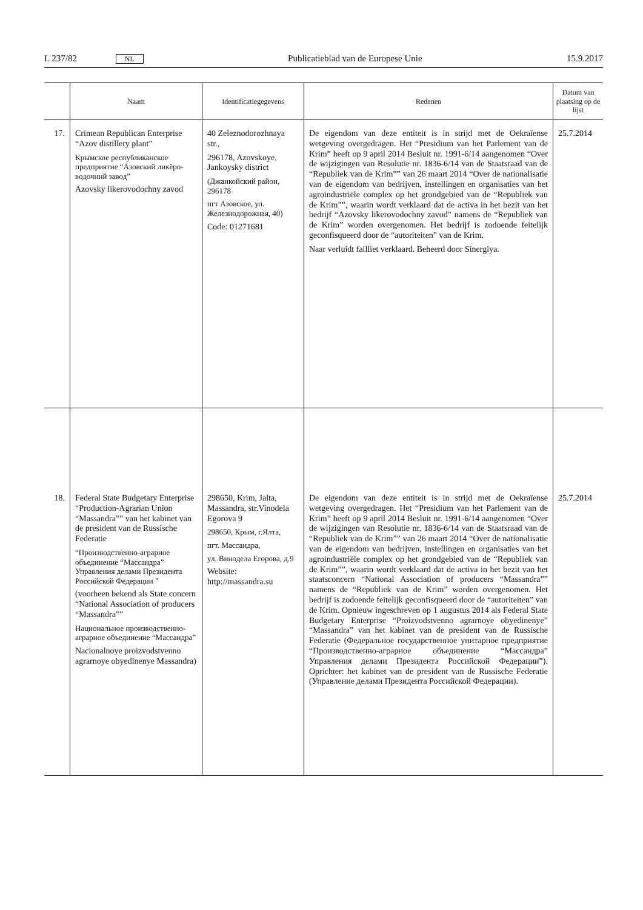L 237/82 NL Publicatieblad van de Europese Unie 15.9.2017
| | Naam | Identificatiegegevens | Redenen | Datum van plaatsing op de lijst |
| --- | --- | --- | --- | --- |
| 17. | Crimean Republican Enterprise “Azov distillery plant” Крымское республиканское предприятие “Азовский ликёро-водочннй завод” Azovsky likerovodochny zavod | 40 Zeleznodorozhnaya str., 296178, Azovskoye, Jankoysky district (Джанкойский район, 296178 пгт Азовское, ул. Железнодорожная, 40) Code: 01271681 | De eigendom van deze entiteit is in strijd met de Oekraïense wetgeving overgedragen. Het “Presidium van het Parlement van de Krim” heeft op 9 april 2014 Besluit nr. 1991-6/14 aangenomen “Over de wijzigingen van Resolutie nr. 1836-6/14 van de Staatsraad van de “Republiek van de Krim”” van 26 maart 2014 “Over de nationalisatie van de eigendom van bedrijven, instellingen en organisaties van het agroindustriële complex op het grondgebied van de “Republiek van de Krim””, waarin wordt verklaard dat de activa in het bezit van het bedrijf “Azovsky likerovodochny zavod” namens de “Republiek van de Krim” worden overgenomen. Het bedrijf is zodoende feitelijk geconfisqueerd door de “autoriteiten” van de Krim. Naar verluidt failliet verklaard. Beheerd door Sinergiya. | 25.7.2014 |
| 18. | Federal State Budgetary Enterprise “Production-Agrarian Union “Massandra”” van het kabinet van de president van de Russische Federatie “Производственно-аграрное объединение “Массандра” Управления делами Президента Российской Федерации ” (voorheen bekend als State concern “National Association of producers “Massandra”” Национальное производственно- аграрное объединение “Массандра” Nacionalnoye proizvodstvenno agrarnoye obyedinenye Massandra) | 298650, Krim, Jalta, Massandra, str.Vinodela Egorova 9 298650, Крым, г.Ялта, пгт. Массандра, ул. Винодела Егорова, д.9 Website: http://massandra.su | De eigendom van deze entiteit is in strijd met de Oekraïense wetgeving overgedragen. Het “Presidium van het Parlement van de Krim” heeft op 9 april 2014 Besluit nr. 1991-6/14 aangenomen “Over de wijzigingen van Resolutie nr. 1836-6/14 van de Staatsraad van de “Republiek van de Krim”” van 26 maart 2014 “Over de nationalisatie van de eigendom van bedrijven, instellingen en organisaties van het agroindustriële complex op het grondgebied van de “Republiek van de Krim””, waarin wordt verklaard dat de activa in het bezit van het staatsconcern “National Association of producers “Massandra”” namens de “Republiek van de Krim” worden overgenomen. Het bedrijf is zodoende feitelijk geconfisqueerd door de “autoriteiten” van de Krim. Opnieuw ingeschreven op 1 augustus 2014 als Federal State Budgetary Enterprise “Proizvodstvenno agrarnoye obyedinenye” “Massandra” van het kabinet van de president van de Russische Federatie (Федеральное государственное унитарное предприятие “Производственно-аграрное объединение “Массандра” Управления делами Президента Российской Федерации”). Oprichter: het kabinet van de president van de Russische Federatie (Управление делами Президента Российской Федерации). | 25.7.2014 |